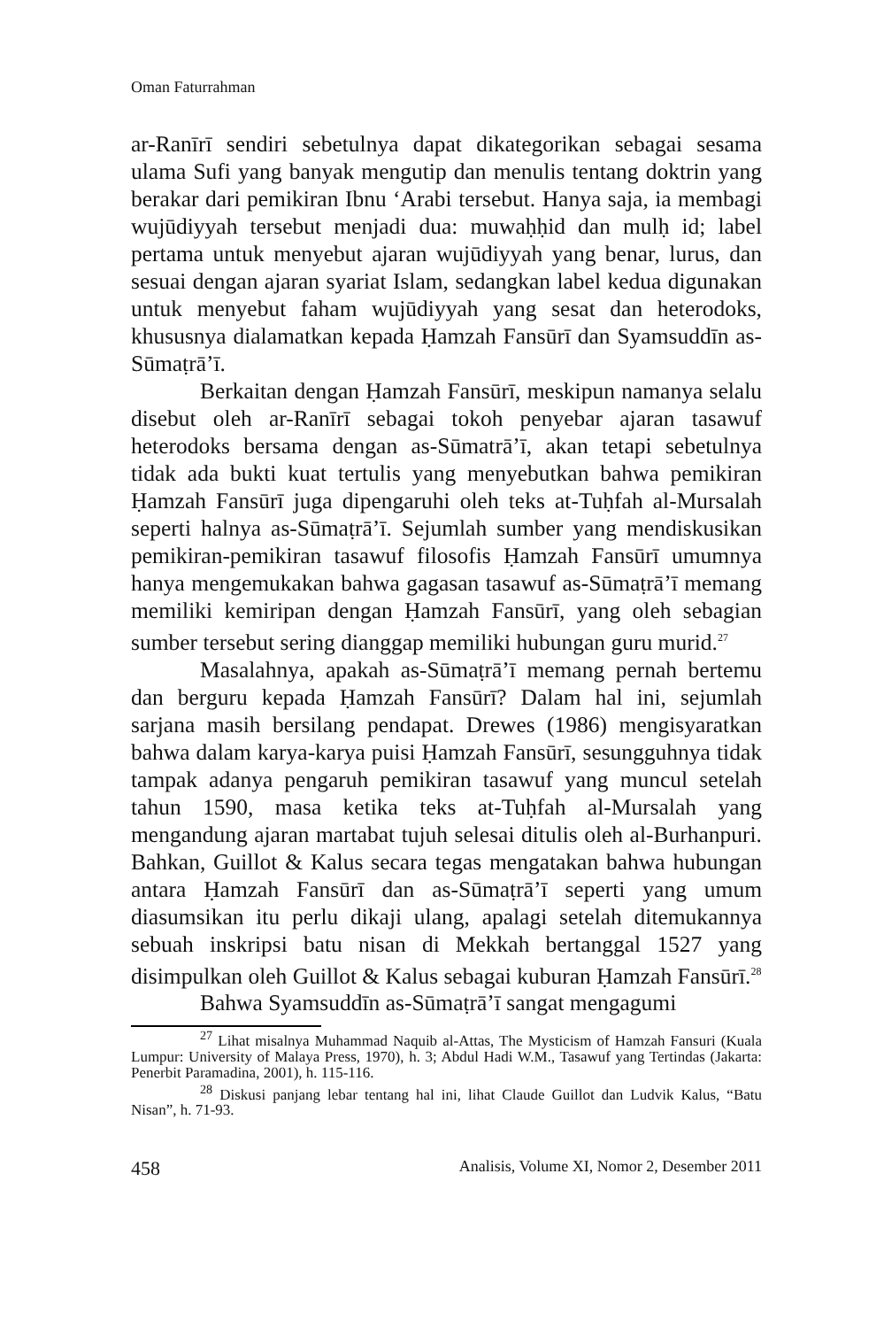Oman Faturrahman
ar-Ranīrī sendiri sebetulnya dapat dikategorikan sebagai sesama ulama Sufi yang banyak mengutip dan menulis tentang doktrin yang berakar dari pemikiran Ibnu ‘Arabi tersebut. Hanya saja, ia membagi wujūdiyyah tersebut menjadi dua: muwaḥḥid dan mulḥ id; label pertama untuk menyebut ajaran wujūdiyyah yang benar, lurus, dan sesuai dengan ajaran syariat Islam, sedangkan label kedua digunakan untuk menyebut faham wujūdiyyah yang sesat dan heterodoks, khususnya dialamatkan kepada Ḥamzah Fansūrī dan Syamsuddīn as-Sūmaṭrā’ī.
Berkaitan dengan Ḥamzah Fansūrī, meskipun namanya selalu disebut oleh ar-Ranīrī sebagai tokoh penyebar ajaran tasawuf heterodoks bersama dengan as-Sūmatrā’ī, akan tetapi sebetulnya tidak ada bukti kuat tertulis yang menyebutkan bahwa pemikiran Ḥamzah Fansūrī juga dipengaruhi oleh teks at-Tuḥfah al-Mursalah seperti halnya as-Sūmaṭrā’ī. Sejumlah sumber yang mendiskusikan pemikiran-pemikiran tasawuf filosofis Ḥamzah Fansūrī umumnya hanya mengemukakan bahwa gagasan tasawuf as-Sūmaṭrā’ī memang memiliki kemiripan dengan Ḥamzah Fansūrī, yang oleh sebagian sumber tersebut sering dianggap memiliki hubungan guru murid.<sup>27</sup>
Masalahnya, apakah as-Sūmaṭrā’ī memang pernah bertemu dan berguru kepada Ḥamzah Fansūrī? Dalam hal ini, sejumlah sarjana masih bersilang pendapat. Drewes (1986) mengisyaratkan bahwa dalam karya-karya puisi Ḥamzah Fansūrī, sesungguhnya tidak tampak adanya pengaruh pemikiran tasawuf yang muncul setelah tahun 1590, masa ketika teks at-Tuḥfah al-Mursalah yang mengandung ajaran martabat tujuh selesai ditulis oleh al-Burhanpuri. Bahkan, Guillot & Kalus secara tegas mengatakan bahwa hubungan antara Ḥamzah Fansūrī dan as-Sūmaṭrā’ī seperti yang umum diasumsikan itu perlu dikaji ulang, apalagi setelah ditemukannya sebuah inskripsi batu nisan di Mekkah bertanggal 1527 yang disimpulkan oleh Guillot & Kalus sebagai kuburan Ḥamzah Fansūrī.<sup>28</sup>
Bahwa Syamsuddīn as-Sūmaṭrā’ī sangat mengagumi
<sup>27</sup> Lihat misalnya Muhammad Naquib al-Attas, The Mysticism of Hamzah Fansuri (Kuala Lumpur: University of Malaya Press, 1970), h. 3; Abdul Hadi W.M., Tasawuf yang Tertindas (Jakarta: Penerbit Paramadina, 2001), h. 115-116.
<sup>28</sup> Diskusi panjang lebar tentang hal ini, lihat Claude Guillot dan Ludvik Kalus, “Batu Nisan”, h. 71-93.
458 Analisis, Volume XI, Nomor 2, Desember 2011